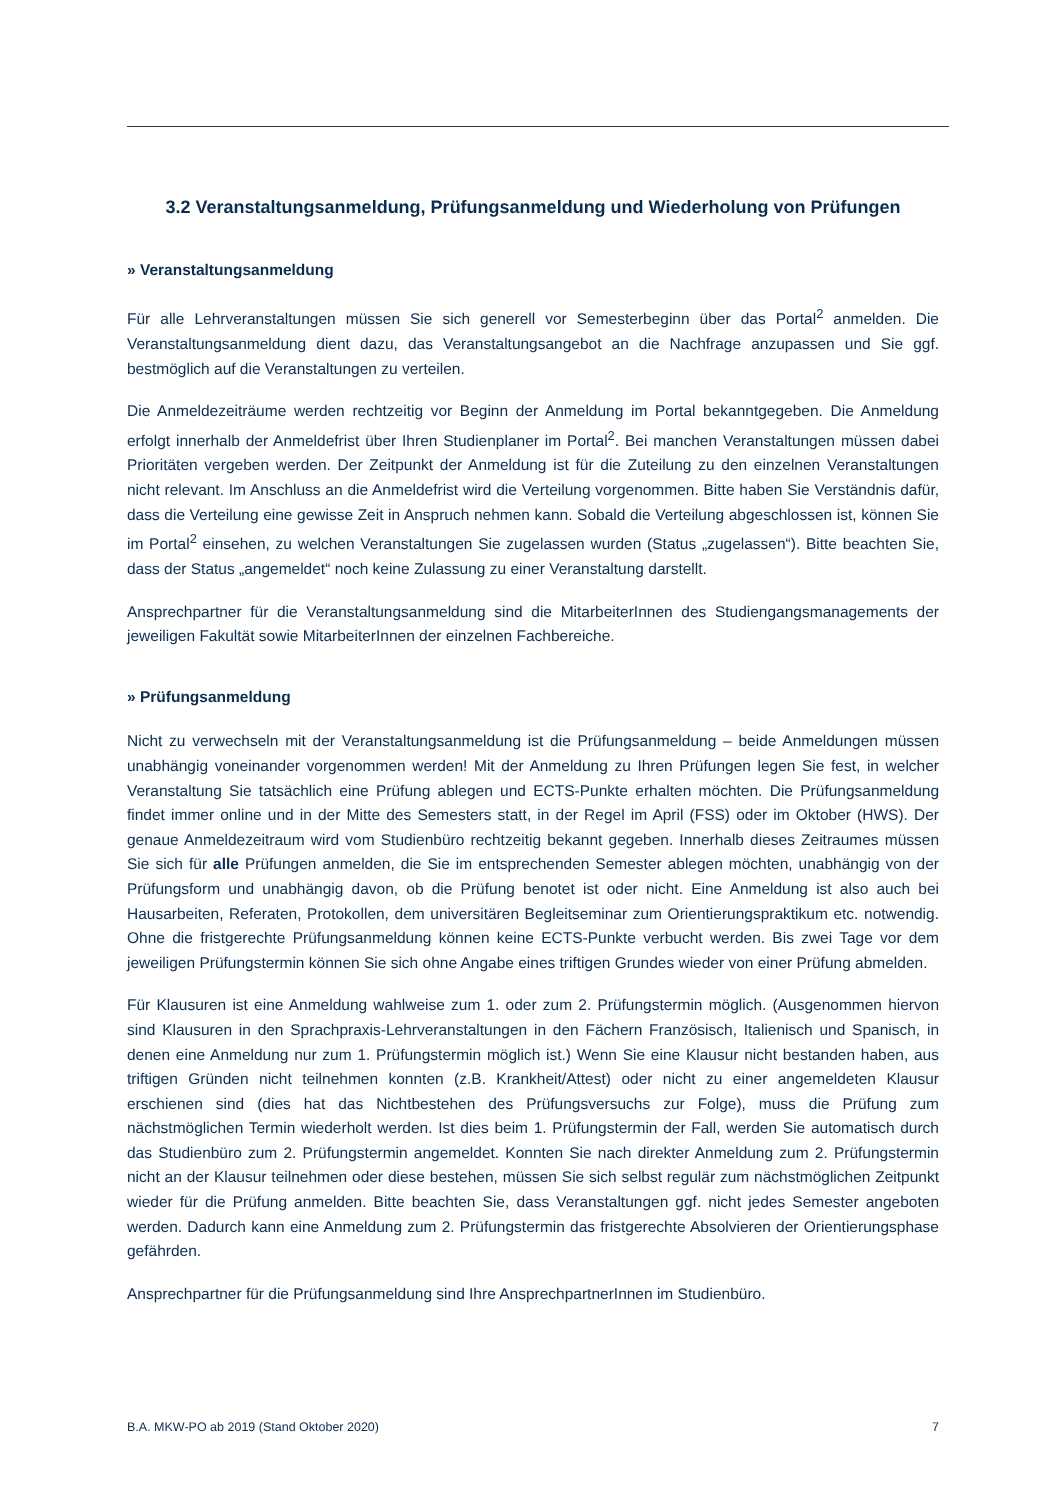3.2 Veranstaltungsanmeldung, Prüfungsanmeldung und Wiederholung von Prüfungen
» Veranstaltungsanmeldung
Für alle Lehrveranstaltungen müssen Sie sich generell vor Semesterbeginn über das Portal<sup>2</sup> anmelden. Die Veranstaltungsanmeldung dient dazu, das Veranstaltungsangebot an die Nachfrage anzupassen und Sie ggf. bestmöglich auf die Veranstaltungen zu verteilen.
Die Anmeldezeiträume werden rechtzeitig vor Beginn der Anmeldung im Portal bekanntgegeben. Die Anmeldung erfolgt innerhalb der Anmeldefrist über Ihren Studienplaner im Portal<sup>2</sup>. Bei manchen Veranstaltungen müssen dabei Prioritäten vergeben werden. Der Zeitpunkt der Anmeldung ist für die Zuteilung zu den einzelnen Veranstaltungen nicht relevant. Im Anschluss an die Anmeldefrist wird die Verteilung vorgenommen. Bitte haben Sie Verständnis dafür, dass die Verteilung eine gewisse Zeit in Anspruch nehmen kann. Sobald die Verteilung abgeschlossen ist, können Sie im Portal<sup>2</sup> einsehen, zu welchen Veranstaltungen Sie zugelassen wurden (Status „zugelassen“). Bitte beachten Sie, dass der Status „angemeldet“ noch keine Zulassung zu einer Veranstaltung darstellt.
Ansprechpartner für die Veranstaltungsanmeldung sind die MitarbeiterInnen des Studiengangsmanagements der jeweiligen Fakultät sowie MitarbeiterInnen der einzelnen Fachbereiche.
» Prüfungsanmeldung
Nicht zu verwechseln mit der Veranstaltungsanmeldung ist die Prüfungsanmeldung – beide Anmeldungen müssen unabhängig voneinander vorgenommen werden! Mit der Anmeldung zu Ihren Prüfungen legen Sie fest, in welcher Veranstaltung Sie tatsächlich eine Prüfung ablegen und ECTS-Punkte erhalten möchten. Die Prüfungsanmeldung findet immer online und in der Mitte des Semesters statt, in der Regel im April (FSS) oder im Oktober (HWS). Der genaue Anmeldezeitraum wird vom Studienbüro rechtzeitig bekannt gegeben. Innerhalb dieses Zeitraumes müssen Sie sich für alle Prüfungen anmelden, die Sie im entsprechenden Semester ablegen möchten, unabhängig von der Prüfungsform und unabhängig davon, ob die Prüfung benotet ist oder nicht. Eine Anmeldung ist also auch bei Hausarbeiten, Referaten, Protokollen, dem universitären Begleitseminar zum Orientierungspraktikum etc. notwendig. Ohne die fristgerechte Prüfungsanmeldung können keine ECTS-Punkte verbucht werden. Bis zwei Tage vor dem jeweiligen Prüfungstermin können Sie sich ohne Angabe eines triftigen Grundes wieder von einer Prüfung abmelden.
Für Klausuren ist eine Anmeldung wahlweise zum 1. oder zum 2. Prüfungstermin möglich. (Ausgenommen hiervon sind Klausuren in den Sprachpraxis-Lehrveranstaltungen in den Fächern Französisch, Italienisch und Spanisch, in denen eine Anmeldung nur zum 1. Prüfungstermin möglich ist.) Wenn Sie eine Klausur nicht bestanden haben, aus triftigen Gründen nicht teilnehmen konnten (z.B. Krankheit/Attest) oder nicht zu einer angemeldeten Klausur erschienen sind (dies hat das Nichtbestehen des Prüfungsversuchs zur Folge), muss die Prüfung zum nächstmöglichen Termin wiederholt werden. Ist dies beim 1. Prüfungstermin der Fall, werden Sie automatisch durch das Studienbüro zum 2. Prüfungstermin angemeldet. Konnten Sie nach direkter Anmeldung zum 2. Prüfungstermin nicht an der Klausur teilnehmen oder diese bestehen, müssen Sie sich selbst regulär zum nächstmöglichen Zeitpunkt wieder für die Prüfung anmelden. Bitte beachten Sie, dass Veranstaltungen ggf. nicht jedes Semester angeboten werden. Dadurch kann eine Anmeldung zum 2. Prüfungstermin das fristgerechte Absolvieren der Orientierungsphase gefährden.
Ansprechpartner für die Prüfungsanmeldung sind Ihre AnsprechpartnerInnen im Studienbüro.
B.A. MKW-PO ab 2019 (Stand Oktober 2020) 7